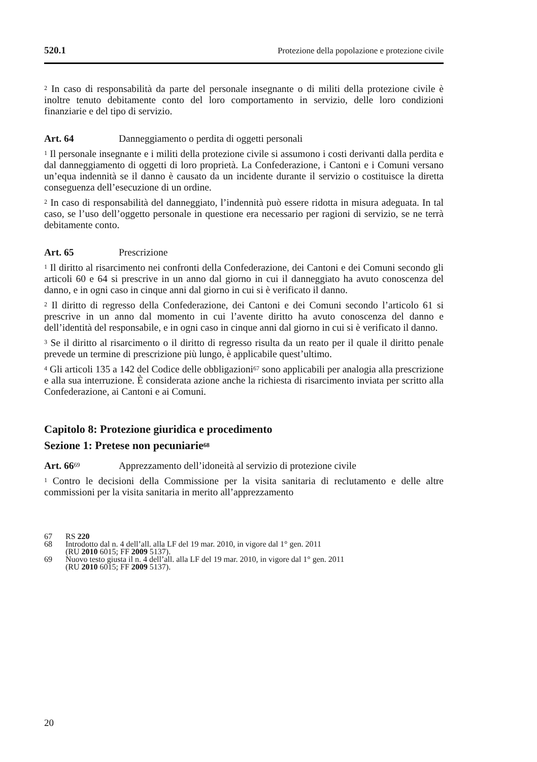520.1 Protezione della popolazione e protezione civile
<sup>2</sup> In caso di responsabilità da parte del personale insegnante o di militi della protezione civile è inoltre tenuto debitamente conto del loro comportamento in servizio, delle loro condizioni finanziarie e del tipo di servizio.
Art. 64 Danneggiamento o perdita di oggetti personali
<sup>1</sup> Il personale insegnante e i militi della protezione civile si assumono i costi derivanti dalla perdita e dal danneggiamento di oggetti di loro proprietà. La Confederazione, i Cantoni e i Comuni versano un’equa indennità se il danno è causato da un incidente durante il servizio o costituisce la diretta conseguenza dell’esecuzione di un ordine.
<sup>2</sup> In caso di responsabilità del danneggiato, l’indennità può essere ridotta in misura adeguata. In tal caso, se l’uso dell’oggetto personale in questione era necessario per ragioni di servizio, se ne terrà debitamente conto.
Art. 65 Prescrizione
<sup>1</sup> Il diritto al risarcimento nei confronti della Confederazione, dei Cantoni e dei Comuni secondo gli articoli 60 e 64 si prescrive in un anno dal giorno in cui il danneggiato ha avuto conoscenza del danno, e in ogni caso in cinque anni dal giorno in cui si è verificato il danno.
<sup>2</sup> Il diritto di regresso della Confederazione, dei Cantoni e dei Comuni secondo l’articolo 61 si prescrive in un anno dal momento in cui l’avente diritto ha avuto conoscenza del danno e dell’identità del responsabile, e in ogni caso in cinque anni dal giorno in cui si è verificato il danno.
<sup>3</sup> Se il diritto al risarcimento o il diritto di regresso risulta da un reato per il quale il diritto penale prevede un termine di prescrizione più lungo, è applicabile quest’ultimo.
<sup>4</sup> Gli articoli 135 a 142 del Codice delle obbligazioni<sup>67</sup> sono applicabili per analogia alla prescrizione e alla sua interruzione. È considerata azione anche la richiesta di risarcimento inviata per scritto alla Confederazione, ai Cantoni e ai Comuni.
Capitolo 8: Protezione giuridica e procedimento
Sezione 1: Pretese non pecuniarie<sup>68</sup>
Art. 66<sup>69</sup> Apprezzamento dell’idoneità al servizio di protezione civile
<sup>1</sup> Contro le decisioni della Commissione per la visita sanitaria di reclutamento e delle altre commissioni per la visita sanitaria in merito all’apprezzamento
67 RS 220
68 Introdotto dal n. 4 dell’all. alla LF del 19 mar. 2010, in vigore dal 1° gen. 2011
(RU 2010 6015; FF 2009 5137).
69 Nuovo testo giusta il n. 4 dell’all. alla LF del 19 mar. 2010, in vigore dal 1° gen. 2011
(RU 2010 6015; FF 2009 5137).
20